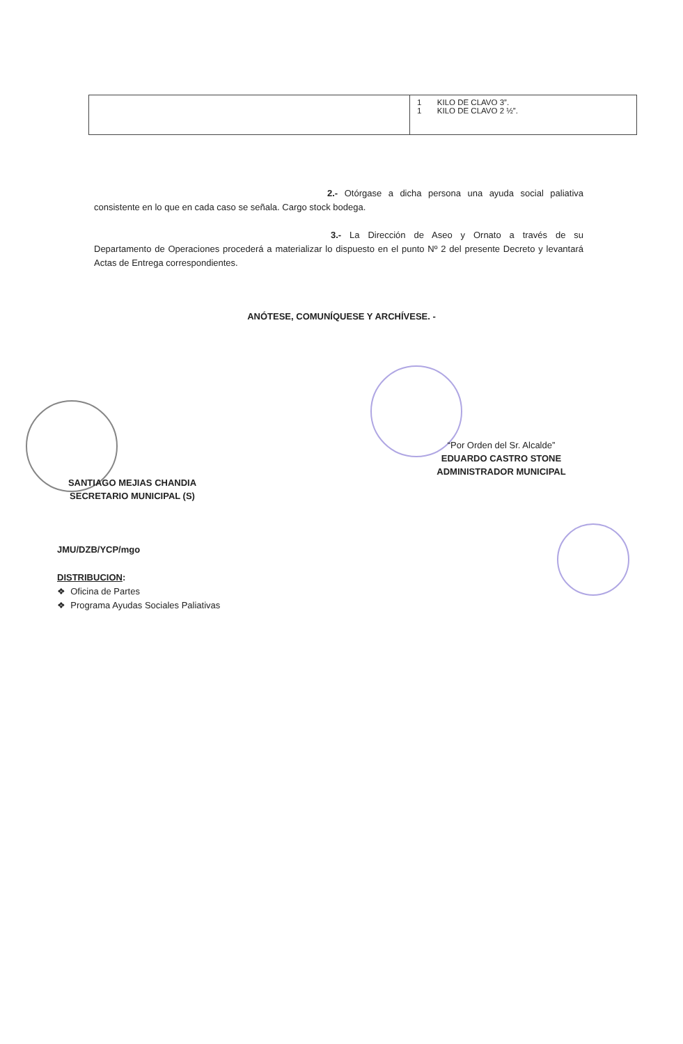| | 1 KILO DE CLAVO 3”. 1 KILO DE CLAVO 2 ½”. |
2.- Otórgase a dicha persona una ayuda social paliativa consistente en lo que en cada caso se señala. Cargo stock bodega.
3.- La Dirección de Aseo y Ornato a través de su Departamento de Operaciones procederá a materializar lo dispuesto en el punto Nº 2 del presente Decreto y levantará Actas de Entrega correspondientes.
ANÓTESE, COMUNÍQUESE Y ARCHÍVESE. -
“Por Orden del Sr. Alcalde”
EDUARDO CASTRO STONE
ADMINISTRADOR MUNICIPAL
SANTIAGO MEJIAS CHANDIA
SECRETARIO MUNICIPAL (S)
JMU/DZB/YCP/mgo
DISTRIBUCION:
❖ Oficina de Partes
❖ Programa Ayudas Sociales Paliativas